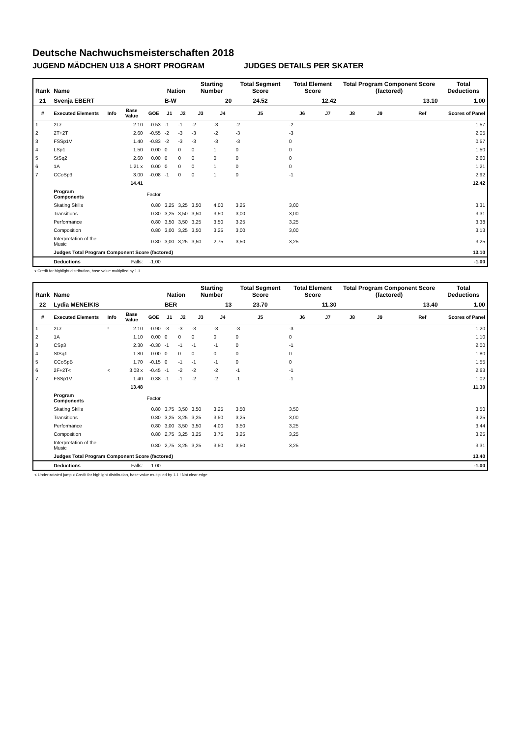Deutsche Nachwuchsmeisterschaften 2018
JUGEND MÄDCHEN U18 A SHORT PROGRAM JUDGES DETAILS PER SKATER
| Rank | Name | | | | Nation | | Starting Number | | Total Segment Score | Total Element Score | | Total Program Component Score (factored) | | | | Total Deductions |
| --- | --- | --- | --- | --- | --- | --- | --- | --- | --- | --- | --- | --- | --- | --- | --- | --- |
| 21 | Svenja EBERT | | | | B-W | | 20 | | 24.52 | 12.42 | | 13.10 | | | | 1.00 |
| # | Executed Elements | Info | Base Value | GOE | J1 | J2 | J3 | J4 | J5 | J6 | J7 | J8 | J9 | | Ref | Scores of Panel |
| 1 | 2Lz | | 2.10 | -0.53 | -1 | -1 | -2 | -3 | -2 | -2 | | | | | | 1.57 |
| 2 | 2T+2T | | 2.60 | -0.55 | -2 | -3 | -3 | -2 | -3 | -3 | | | | | | 2.05 |
| 3 | FSSp1V | | 1.40 | -0.83 | -2 | -3 | -3 | -3 | -3 | 0 | | | | | | 0.57 |
| 4 | LSp1 | | 1.50 | 0.00 | 0 | 0 | 0 | 1 | 0 | 0 | | | | | | 1.50 |
| 5 | StSq2 | | 2.60 | 0.00 | 0 | 0 | 0 | 0 | 0 | 0 | | | | | | 2.60 |
| 6 | 1A | | 1.21 x | 0.00 | 0 | 0 | 0 | 1 | 0 | 0 | | | | | | 1.21 |
| 7 | CCoSp3 | | 3.00 | -0.08 | -1 | 0 | 0 | 1 | 0 | -1 | | | | | | 2.92 |
| | | | 14.41 | | | | | | | | | | | | | 12.42 |
| | Program Components | | | Factor | | | | | | | | | | | | |
| | Skating Skills | | | 0.80 | 3,25 | 3,25 | 3,50 | 4,00 | 3,25 | 3,00 | | | | | | 3.31 |
| | Transitions | | | 0.80 | 3,25 | 3,50 | 3,50 | 3,50 | 3,00 | 3,00 | | | | | | 3.31 |
| | Performance | | | 0.80 | 3,50 | 3,50 | 3,25 | 3,50 | 3,25 | 3,25 | | | | | | 3.38 |
| | Composition | | | 0.80 | 3,00 | 3,25 | 3,50 | 3,25 | 3,00 | 3,00 | | | | | | 3.13 |
| | Interpretation of the Music | | | 0.80 | 3,00 | 3,25 | 3,50 | 2,75 | 3,50 | 3,25 | | | | | | 3.25 |
| | Judges Total Program Component Score (factored) | | | | | | | | | | | | | | | 13.10 |
| | Deductions | Falls: | | -1.00 | | | | | | | | | | | | -1.00 |
x Credit for highlight distribution, base value multiplied by 1.1
| Rank | Name | | | | Nation | | Starting Number | | Total Segment Score | Total Element Score | | Total Program Component Score (factored) | | | | Total Deductions |
| --- | --- | --- | --- | --- | --- | --- | --- | --- | --- | --- | --- | --- | --- | --- | --- | --- |
| 22 | Lydia MENEIKIS | | | | BER | | 13 | | 23.70 | 11.30 | | 13.40 | | | | 1.00 |
| # | Executed Elements | Info | Base Value | GOE | J1 | J2 | J3 | J4 | J5 | J6 | J7 | J8 | J9 | | Ref | Scores of Panel |
| 1 | 2Lz | ! | 2.10 | -0.90 | -3 | -3 | -3 | -3 | -3 | -3 | | | | | | 1.20 |
| 2 | 1A | | 1.10 | 0.00 | 0 | 0 | 0 | 0 | 0 | 0 | | | | | | 1.10 |
| 3 | CSp3 | | 2.30 | -0.30 | -1 | -1 | -1 | -1 | 0 | -1 | | | | | | 2.00 |
| 4 | StSq1 | | 1.80 | 0.00 | 0 | 0 | 0 | 0 | 0 | 0 | | | | | | 1.80 |
| 5 | CCoSpB | | 1.70 | -0.15 | 0 | -1 | -1 | -1 | 0 | 0 | | | | | | 1.55 |
| 6 | 2F+2T< | < | 3.08 x | -0.45 | -1 | -2 | -2 | -2 | -1 | -1 | | | | | | 2.63 |
| 7 | FSSp1V | | 1.40 | -0.38 | -1 | -1 | -2 | -2 | -1 | -1 | | | | | | 1.02 |
| | | | 13.48 | | | | | | | | | | | | | 11.30 |
| | Program Components | | | Factor | | | | | | | | | | | | |
| | Skating Skills | | | 0.80 | 3,75 | 3,50 | 3,50 | 3,25 | 3,50 | 3,50 | | | | | | 3.50 |
| | Transitions | | | 0.80 | 3,25 | 3,25 | 3,25 | 3,50 | 3,25 | 3,00 | | | | | | 3.25 |
| | Performance | | | 0.80 | 3,00 | 3,50 | 3,50 | 4,00 | 3,50 | 3,25 | | | | | | 3.44 |
| | Composition | | | 0.80 | 2,75 | 3,25 | 3,25 | 3,75 | 3,25 | 3,25 | | | | | | 3.25 |
| | Interpretation of the Music | | | 0.80 | 2,75 | 3,25 | 3,25 | 3,50 | 3,50 | 3,25 | | | | | | 3.31 |
| | Judges Total Program Component Score (factored) | | | | | | | | | | | | | | | 13.40 |
| | Deductions | Falls: | | -1.00 | | | | | | | | | | | | -1.00 |
< Under-rotated jump x Credit for highlight distribution, base value multiplied by 1.1 ! Not clear edge